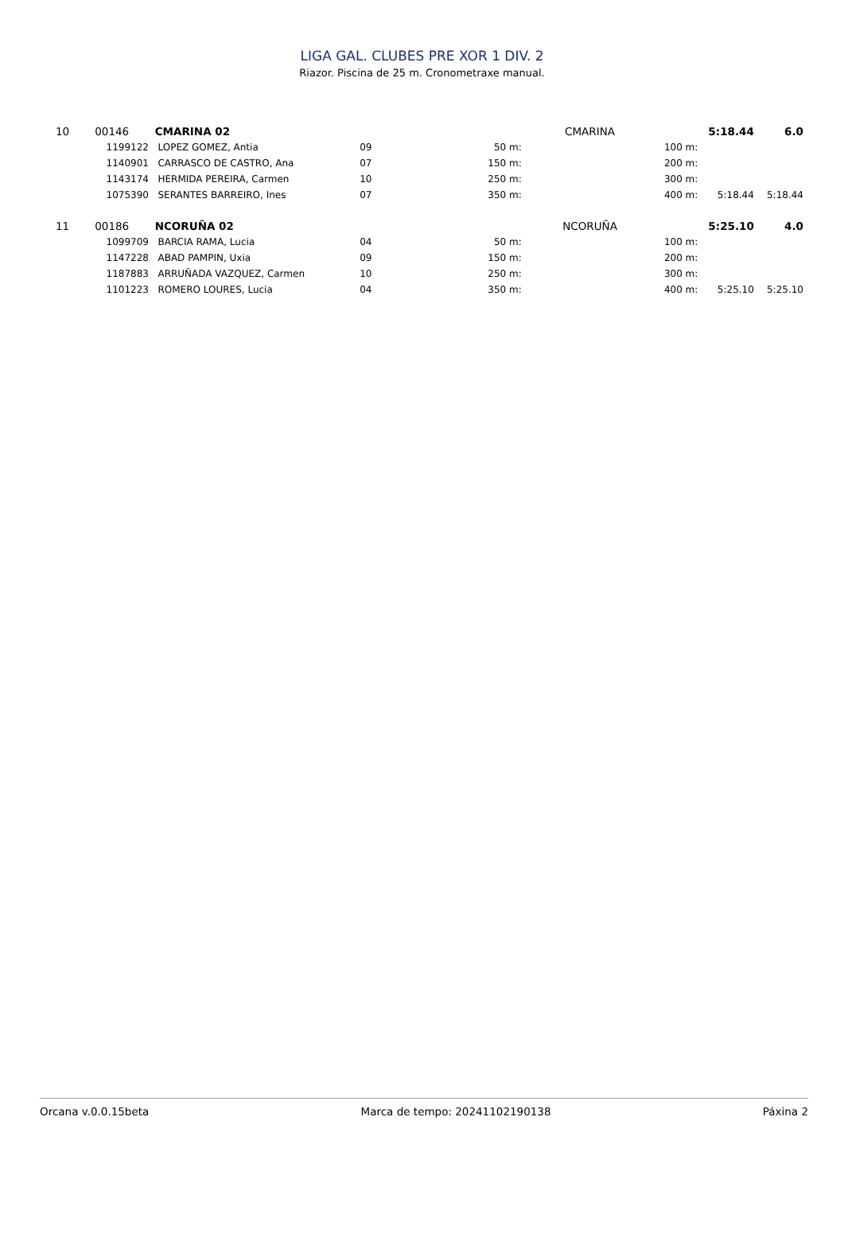LIGA GAL. CLUBES PRE XOR 1 DIV. 2
Riazor. Piscina de 25 m. Cronometraxe manual.
| 10 | 00146 | | CMARINA 02 | | | CMARINA | 5:18.44 | | 6.0 |
| | 1199122 | | LOPEZ GOMEZ, Antia | 09 | 50 m: | | 100 m: | | |
| | 1140901 | | CARRASCO DE CASTRO, Ana | 07 | 150 m: | | 200 m: | | |
| | 1143174 | | HERMIDA PEREIRA, Carmen | 10 | 250 m: | | 300 m: | | |
| | 1075390 | | SERANTES BARREIRO, Ines | 07 | 350 m: | | 400 m: | 5:18.44 | 5:18.44 |
| 11 | 00186 | | NCORUÑA 02 | | | NCORUÑA | 5:25.10 | | 4.0 |
| | 1099709 | | BARCIA RAMA, Lucia | 04 | 50 m: | | 100 m: | | |
| | 1147228 | | ABAD PAMPIN, Uxia | 09 | 150 m: | | 200 m: | | |
| | 1187883 | | ARRUÑADA VAZQUEZ, Carmen | 10 | 250 m: | | 300 m: | | |
| | 1101223 | | ROMERO LOURES, Lucia | 04 | 350 m: | | 400 m: | 5:25.10 | 5:25.10 |
Orcana v.0.0.15beta Marca de tempo: 20241102190138 Páxina 2